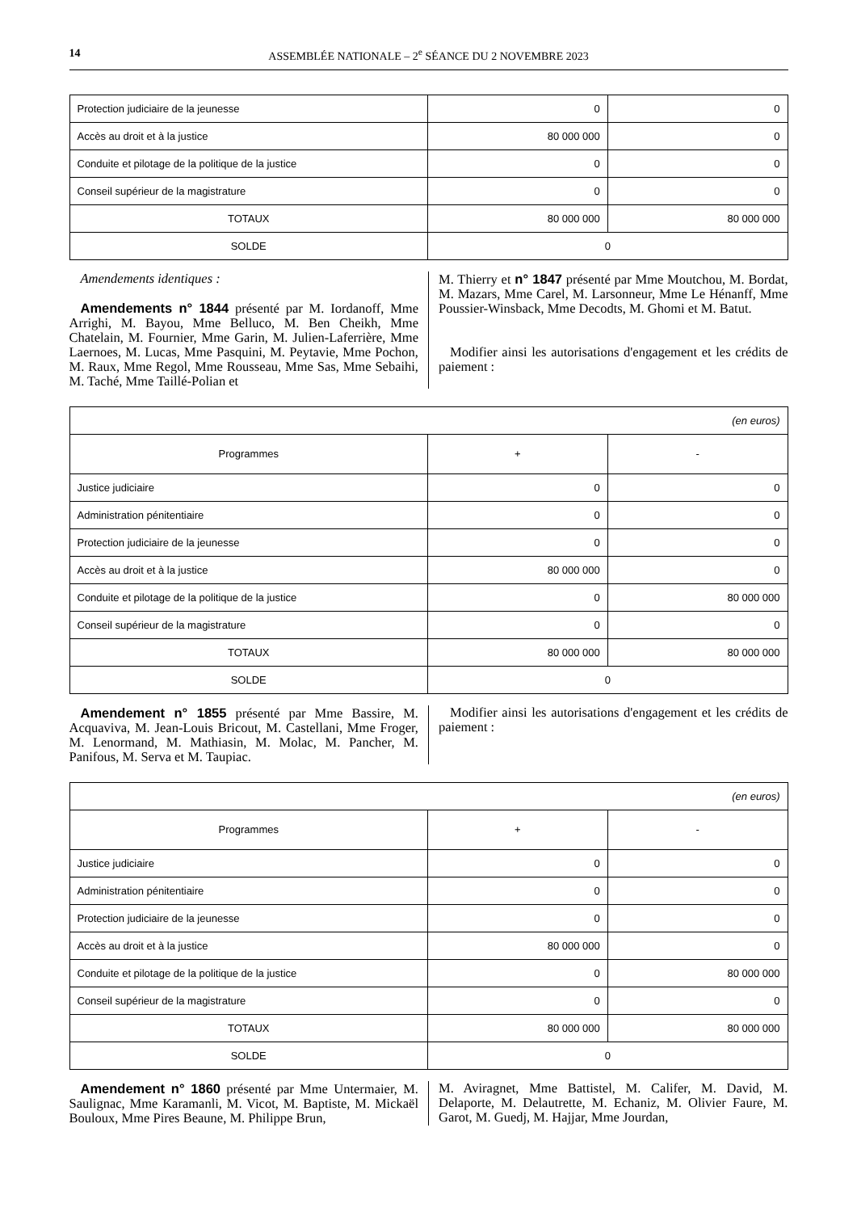14 ASSEMBLÉE NATIONALE – 2<sup>e</sup> SÉANCE DU 2 NOVEMBRE 2023
| Protection judiciaire de la jeunesse | 0 | 0 |
| Accès au droit et à la justice | 80 000 000 | 0 |
| Conduite et pilotage de la politique de la justice | 0 | 0 |
| Conseil supérieur de la magistrature | 0 | 0 |
| TOTAUX | 80 000 000 | 80 000 000 |
| SOLDE | 0 | |
Amendements identiques :
Amendements n° 1844 présenté par M. Iordanoff, Mme Arrighi, M. Bayou, Mme Belluco, M. Ben Cheikh, Mme Chatelain, M. Fournier, Mme Garin, M. Julien-Laferrière, Mme Laernoes, M. Lucas, Mme Pasquini, M. Peytavie, Mme Pochon, M. Raux, Mme Regol, Mme Rousseau, Mme Sas, Mme Sebaihi, M. Taché, Mme Taillé-Polian et
M. Thierry et n° 1847 présenté par Mme Moutchou, M. Bordat, M. Mazars, Mme Carel, M. Larsonneur, Mme Le Hénanff, Mme Poussier-Winsback, Mme Decodts, M. Ghomi et M. Batut.
Modifier ainsi les autorisations d'engagement et les crédits de paiement :
| (en euros) | | |
| Programmes | + | - |
| Justice judiciaire | 0 | 0 |
| Administration pénitentiaire | 0 | 0 |
| Protection judiciaire de la jeunesse | 0 | 0 |
| Accès au droit et à la justice | 80 000 000 | 0 |
| Conduite et pilotage de la politique de la justice | 0 | 80 000 000 |
| Conseil supérieur de la magistrature | 0 | 0 |
| TOTAUX | 80 000 000 | 80 000 000 |
| SOLDE | 0 | |
Amendement n° 1855 présenté par Mme Bassire, M. Acquaviva, M. Jean-Louis Bricout, M. Castellani, Mme Froger, M. Lenormand, M. Mathiasin, M. Molac, M. Pancher, M. Panifous, M. Serva et M. Taupiac.
Modifier ainsi les autorisations d'engagement et les crédits de paiement :
| (en euros) | | |
| Programmes | + | - |
| Justice judiciaire | 0 | 0 |
| Administration pénitentiaire | 0 | 0 |
| Protection judiciaire de la jeunesse | 0 | 0 |
| Accès au droit et à la justice | 80 000 000 | 0 |
| Conduite et pilotage de la politique de la justice | 0 | 80 000 000 |
| Conseil supérieur de la magistrature | 0 | 0 |
| TOTAUX | 80 000 000 | 80 000 000 |
| SOLDE | 0 | |
Amendement n° 1860 présenté par Mme Untermaier, M. Saulignac, Mme Karamanli, M. Vicot, M. Baptiste, M. Mickaël Bouloux, Mme Pires Beaune, M. Philippe Brun,
M. Aviragnet, Mme Battistel, M. Califer, M. David, M. Delaporte, M. Delautrette, M. Echaniz, M. Olivier Faure, M. Garot, M. Guedj, M. Hajjar, Mme Jourdan,